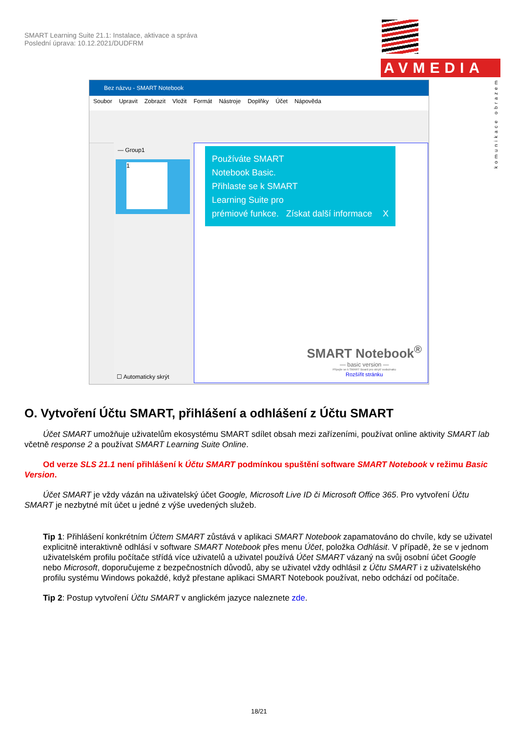SMART Learning Suite 21.1: Instalace, aktivace a správa
Poslední úprava: 10.12.2021/DUDFRM
AVMEDIA
komunikace obrazem
Bez názvu - SMART Notebook
Soubor Upravit Zobrazit Vložit Formát Nástroje Doplňky Účet Nápověda
— Group1
1
☐ Automaticky skrýt
Používáte SMART
Notebook Basic.
Přihlaste se k SMART
Learning Suite pro
prémiové funkce. Získat další informace X
SMART Notebook<sup>®</sup>
— basic version —
Připojte se k SMART Board pro skrytí vodoznaku
Rozšířit stránku
O. Vytvoření Účtu SMART, přihlášení a odhlášení z Účtu SMART
Účet SMART umožňuje uživatelům ekosystému SMART sdílet obsah mezi zařízeními, používat online aktivity SMART lab včetně response 2 a používat SMART Learning Suite Online.
Od verze SLS 21.1 není přihlášení k Účtu SMART podmínkou spuštění software SMART Notebook v režimu Basic Version.
Účet SMART je vždy vázán na uživatelský účet Google, Microsoft Live ID či Microsoft Office 365. Pro vytvoření Účtu SMART je nezbytné mít účet u jedné z výše uvedených služeb.
Tip 1: Přihlášení konkrétním Účtem SMART zůstává v aplikaci SMART Notebook zapamatováno do chvíle, kdy se uživatel explicitně interaktivně odhlásí v software SMART Notebook přes menu Účet, položka Odhlásit. V případě, že se v jednom uživatelském profilu počítače střídá více uživatelů a uživatel používá Účet SMART vázaný na svůj osobní účet Google nebo Microsoft, doporučujeme z bezpečnostních důvodů, aby se uživatel vždy odhlásil z Účtu SMART i z uživatelského profilu systému Windows pokaždé, když přestane aplikaci SMART Notebook používat, nebo odchází od počítače.
Tip 2: Postup vytvoření Účtu SMART v anglickém jazyce naleznete zde.
18/21